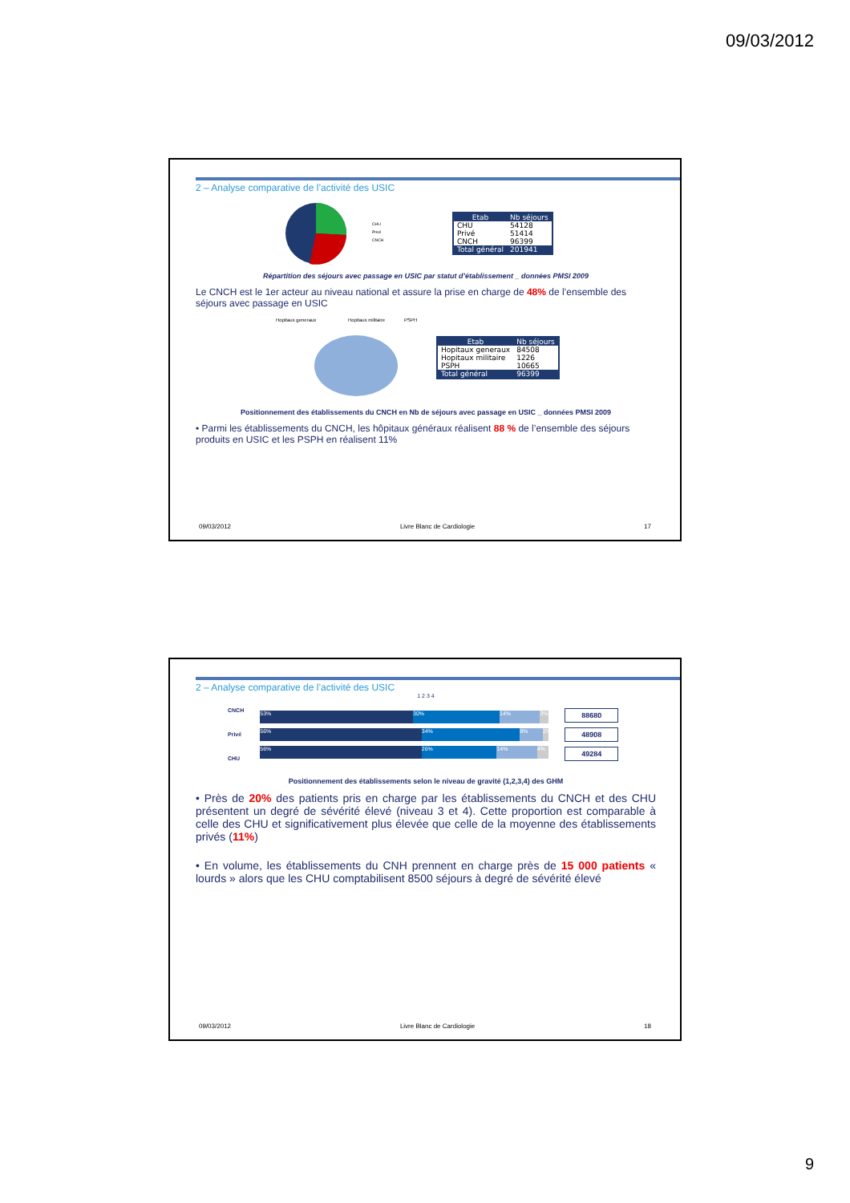09/03/2012
2 – Analyse comparative de l’activité des USIC
CHU
Privé
CNCH
| Etab | Nb séjours |
| --- | --- |
| CHU | 54128 |
| Privé | 51414 |
| CNCH | 96399 |
| Total général | 201941 |
Répartition des séjours avec passage en USIC par statut d’établissement _ données PMSI 2009
Le CNCH est le 1er acteur au niveau national et assure la prise en charge de 48% de l’ensemble des séjours avec passage en USIC
Hopitaux generaux
Hopitaux militaire
PSPH
| Etab | Nb séjours |
| --- | --- |
| Hopitaux generaux | 84508 |
| Hopitaux militaire | 1226 |
| PSPH | 10665 |
| Total général | 96399 |
Positionnement des établissements du CNCH en Nb de séjours avec passage en USIC _ données PMSI 2009
• Parmi les établissements du CNCH, les hôpitaux généraux réalisent 88 % de l’ensemble des séjours produits en USIC et les PSPH en réalisent 11%
09/03/2012 Livre Blanc de Cardiologie 17
2 – Analyse comparative de l’activité des USIC
1 2 3 4
CNCH
Privé
CHU
53% 30% 14% 3%
56% 34% 8% 2%
56% 26% 14% 4%
88680
48908
49284
Positionnement des établissements selon le niveau de gravité (1,2,3,4) des GHM
• Près de 20% des patients pris en charge par les établissements du CNCH et des CHU présentent un degré de sévérité élevé (niveau 3 et 4). Cette proportion est comparable à celle des CHU et significativement plus élevée que celle de la moyenne des établissements privés (11%)
• En volume, les établissements du CNH prennent en charge près de 15 000 patients « lourds » alors que les CHU comptabilisent 8500 séjours à degré de sévérité élevé
09/03/2012 Livre Blanc de Cardiologie 18
9